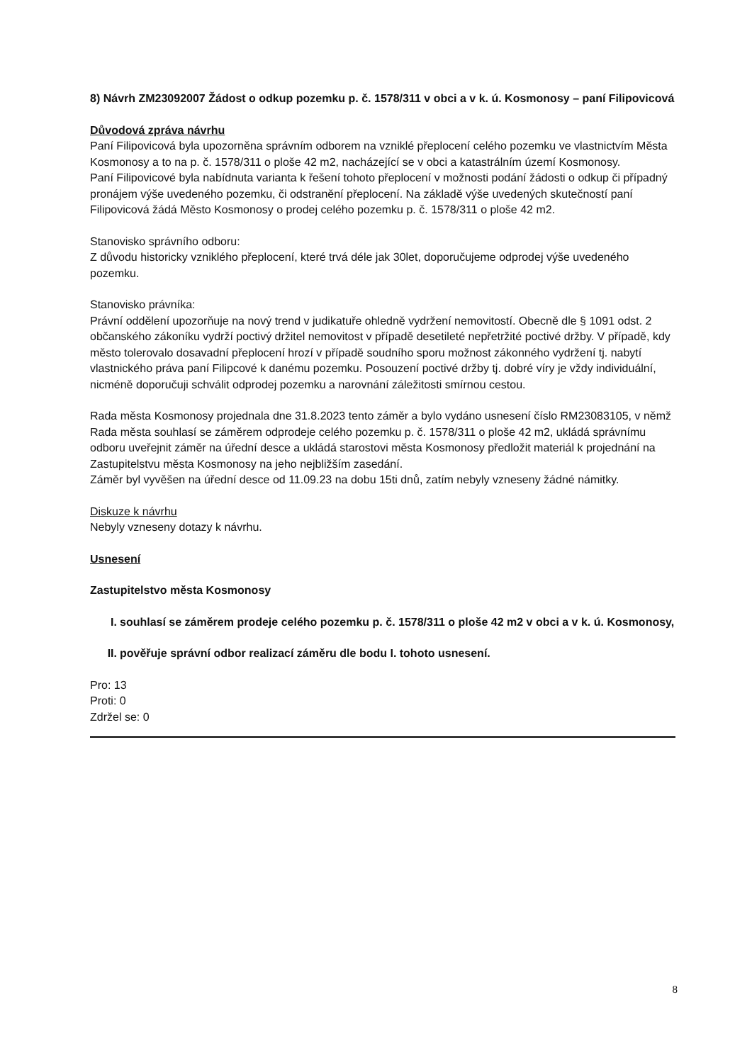8) Návrh ZM23092007 Žádost o odkup pozemku p. č. 1578/311 v obci a v k. ú. Kosmonosy – paní Filipovicová
Důvodová zpráva návrhu
Paní Filipovicová byla upozorněna správním odborem na vzniklé přeplocení celého pozemku ve vlastnictvím Města Kosmonosy a to na p. č. 1578/311 o ploše 42 m2, nacházející se v obci a katastrálním území Kosmonosy.
Paní Filipovicové byla nabídnuta varianta k řešení tohoto přeplocení v možnosti podání žádosti o odkup či případný pronájem výše uvedeného pozemku, či odstranění přeplocení. Na základě výše uvedených skutečností paní Filipovicová žádá Město Kosmonosy o prodej celého pozemku p. č. 1578/311 o ploše 42 m2.
Stanovisko správního odboru:
Z důvodu historicky vzniklého přeplocení, které trvá déle jak 30let, doporučujeme odprodej výše uvedeného pozemku.
Stanovisko právníka:
Právní oddělení upozorňuje na nový trend v judikatuře ohledně vydržení nemovitostí. Obecně dle § 1091 odst. 2 občanského zákoníku vydrží poctivý držitel nemovitost v případě desetileté nepřetržité poctivé držby. V případě, kdy město tolerovalo dosavadní přeplocení hrozí v případě soudního sporu možnost zákonného vydržení tj. nabytí vlastnického práva paní Filipcové k danému pozemku. Posouzení poctivé držby tj. dobré víry je vždy individuální, nicméně doporučuji schválit odprodej pozemku a narovnání záležitosti smírnou cestou.
Rada města Kosmonosy projednala dne 31.8.2023 tento záměr a bylo vydáno usnesení číslo RM23083105, v němž Rada města souhlasí se záměrem odprodeje celého pozemku p. č. 1578/311 o ploše 42 m2, ukládá správnímu odboru uveřejnit záměr na úřední desce a ukládá starostovi města Kosmonosy předložit materiál k projednání na Zastupitelstvu města Kosmonosy na jeho nejbližším zasedání.
Záměr byl vyvěšen na úřední desce od 11.09.23 na dobu 15ti dnů, zatím nebyly vzneseny žádné námitky.
Diskuze k návrhu
Nebyly vzneseny dotazy k návrhu.
Usnesení
Zastupitelstvo města Kosmonosy
I. souhlasí se záměrem prodeje celého pozemku p. č. 1578/311 o ploše 42 m2 v obci a v k. ú. Kosmonosy,
II. pověřuje správní odbor realizací záměru dle bodu I. tohoto usnesení.
Pro: 13
Proti: 0
Zdržel se: 0
8